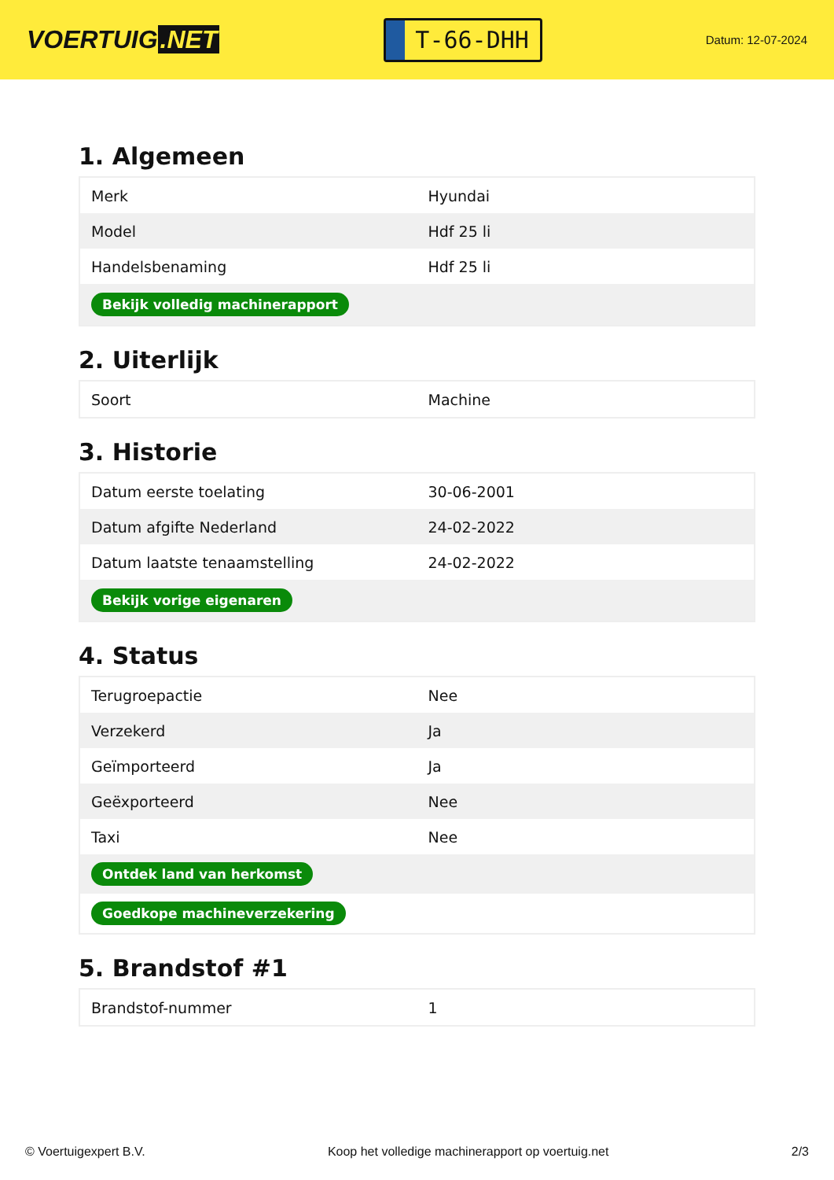VOERTUIG.NET
T-66-DHH
Datum: 12-07-2024
1. Algemeen
| Merk | Hyundai |
| Model | Hdf 25 li |
| Handelsbenaming | Hdf 25 li |
| Bekijk volledig machinerapport | |
2. Uiterlijk
| Soort | Machine |
3. Historie
| Datum eerste toelating | 30-06-2001 |
| Datum afgifte Nederland | 24-02-2022 |
| Datum laatste tenaamstelling | 24-02-2022 |
| Bekijk vorige eigenaren | |
4. Status
| Terugroepactie | Nee |
| Verzekerd | Ja |
| Geïmporteerd | Ja |
| Geëxporteerd | Nee |
| Taxi | Nee |
| Ontdek land van herkomst | |
| Goedkope machineverzekering | |
5. Brandstof #1
| Brandstof-nummer | 1 |
© Voertuigexpert B.V. Koop het volledige machinerapport op voertuig.net 2/3